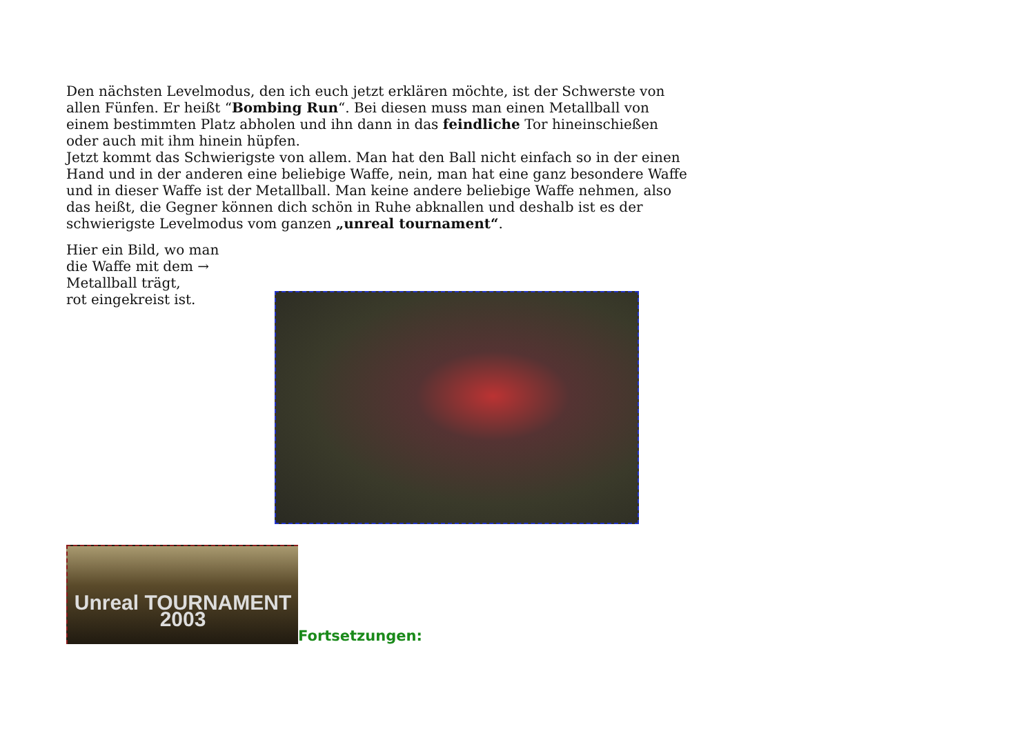Den nächsten Levelmodus, den ich euch jetzt erklären möchte, ist der Schwerste von allen Fünfen. Er heißt “Bombing Run“. Bei diesen muss man einen Metallball von einem bestimmten Platz abholen und ihn dann in das feindliche Tor hineinschießen oder auch mit ihm hinein hüpfen.
Jetzt kommt das Schwierigste von allem. Man hat den Ball nicht einfach so in der einen Hand und in der anderen eine beliebige Waffe, nein, man hat eine ganz besondere Waffe und in dieser Waffe ist der Metallball. Man keine andere beliebige Waffe nehmen, also das heißt, die Gegner können dich schön in Ruhe abknallen und deshalb ist es der schwierigste Levelmodus vom ganzen „unreal tournament“.
Hier ein Bild, wo man
die Waffe mit dem →
Metallball trägt,
rot eingekreist ist.
Unreal TOURNAMENT 2003
Fortsetzungen: